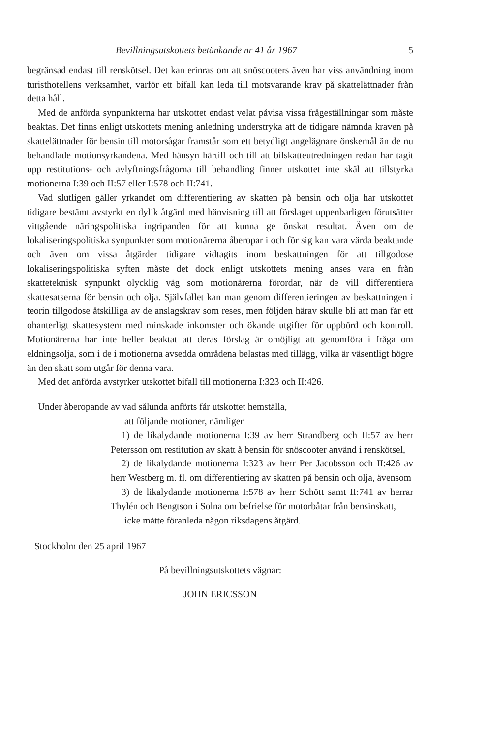Bevillningsutskottets betänkande nr 41 år 1967 5
begränsad endast till renskötsel. Det kan erinras om att snöscooters även har viss användning inom turisthotellens verksamhet, varför ett bifall kan leda till motsvarande krav på skattelättnader från detta håll.
Med de anförda synpunkterna har utskottet endast velat påvisa vissa frågeställningar som måste beaktas. Det finns enligt utskottets mening anledning understryka att de tidigare nämnda kraven på skattelättnader för bensin till motorsågar framstår som ett betydligt angelägnare önskemål än de nu behandlade motionsyrkandena. Med hänsyn härtill och till att bilskatteutredningen redan har tagit upp restitutions- och avlyftningsfrågorna till behandling finner utskottet inte skäl att tillstyrka motionerna I:39 och II:57 eller I:578 och II:741.
Vad slutligen gäller yrkandet om differentiering av skatten på bensin och olja har utskottet tidigare bestämt avstyrkt en dylik åtgärd med hänvisning till att förslaget uppenbarligen förutsätter vittgående näringspolitiska ingripanden för att kunna ge önskat resultat. Även om de lokaliseringspolitiska synpunkter som motionärerna åberopar i och för sig kan vara värda beaktande och även om vissa åtgärder tidigare vidtagits inom beskattningen för att tillgodose lokaliseringspolitiska syften måste det dock enligt utskottets mening anses vara en från skatteteknisk synpunkt olycklig väg som motionärerna förordar, när de vill differentiera skattesatserna för bensin och olja. Självfallet kan man genom differentieringen av beskattningen i teorin tillgodose åtskilliga av de anslagskrav som reses, men följden härav skulle bli att man får ett ohanterligt skattesystem med minskade inkomster och ökande utgifter för uppbörd och kontroll. Motionärerna har inte heller beaktat att deras förslag är omöjligt att genomföra i fråga om eldningsolja, som i de i motionerna avsedda områdena belastas med tillägg, vilka är väsentligt högre än den skatt som utgår för denna vara.
Med det anförda avstyrker utskottet bifall till motionerna I:323 och II:426.
Under åberopande av vad sålunda anförts får utskottet hemställa,
att följande motioner, nämligen
1) de likalydande motionerna I:39 av herr Strandberg och II:57 av herr Petersson om restitution av skatt å bensin för snöscooter använd i renskötsel,
2) de likalydande motionerna I:323 av herr Per Jacobsson och II:426 av herr Westberg m. fl. om differentiering av skatten på bensin och olja, ävensom
3) de likalydande motionerna I:578 av herr Schött samt II:741 av herrar Thylén och Bengtson i Solna om befrielse för motorbåtar från bensinskatt,
icke måtte föranleda någon riksdagens åtgärd.
Stockholm den 25 april 1967
På bevillningsutskottets vägnar:
JOHN ERICSSON